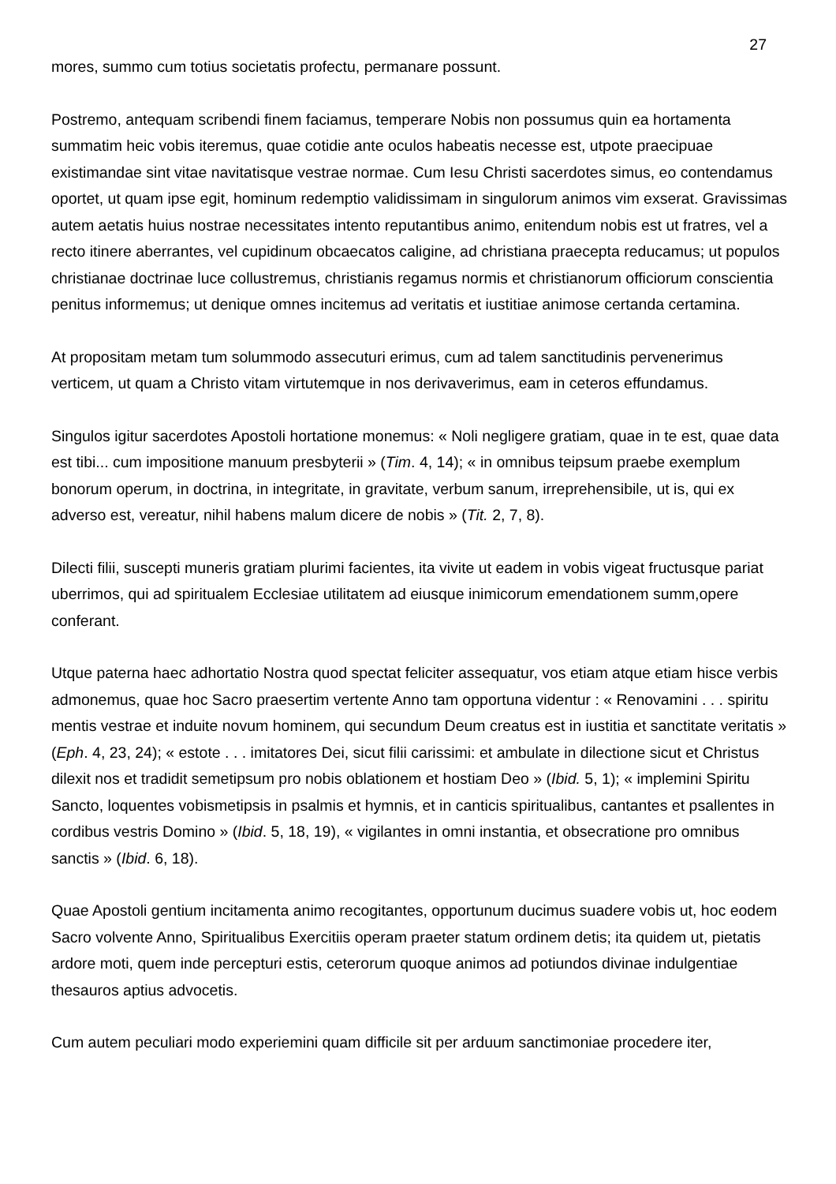27
mores, summo cum totius societatis profectu, permanare possunt.
Postremo, antequam scribendi finem faciamus, temperare Nobis non possumus quin ea hortamenta summatim heic vobis iteremus, quae cotidie ante oculos habeatis necesse est, utpote praecipuae existimandae sint vitae navitatisque vestrae normae. Cum Iesu Christi sacerdotes simus, eo contendamus oportet, ut quam ipse egit, hominum redemptio validissimam in singulorum animos vim exserat. Gravissimas autem aetatis huius nostrae necessitates intento reputantibus animo, enitendum nobis est ut fratres, vel a recto itinere aberrantes, vel cupidinum obcaecatos caligine, ad christiana praecepta reducamus; ut populos christianae doctrinae luce collustremus, christianis regamus normis et christianorum officiorum conscientia penitus informemus; ut denique omnes incitemus ad veritatis et iustitiae animose certanda certamina.
At propositam metam tum solummodo assecuturi erimus, cum ad talem sanctitudinis pervenerimus verticem, ut quam a Christo vitam virtutemque in nos derivaverimus, eam in ceteros effundamus.
Singulos igitur sacerdotes Apostoli hortatione monemus: « Noli negligere gratiam, quae in te est, quae data est tibi... cum impositione manuum presbyterii » (Tim. 4, 14); « in omnibus teipsum praebe exemplum bonorum operum, in doctrina, in integritate, in gravitate, verbum sanum, irreprehensibile, ut is, qui ex adverso est, vereatur, nihil habens malum dicere de nobis » (Tit. 2, 7, 8).
Dilecti filii, suscepti muneris gratiam plurimi facientes, ita vivite ut eadem in vobis vigeat fructusque pariat uberrimos, qui ad spiritualem Ecclesiae utilitatem ad eiusque inimicorum emendationem summ,opere conferant.
Utque paterna haec adhortatio Nostra quod spectat feliciter assequatur, vos etiam atque etiam hisce verbis admonemus, quae hoc Sacro praesertim vertente Anno tam opportuna videntur : « Renovamini . . . spiritu mentis vestrae et induite novum hominem, qui secundum Deum creatus est in iustitia et sanctitate veritatis » (Eph. 4, 23, 24); « estote . . . imitatores Dei, sicut filii carissimi: et ambulate in dilectione sicut et Christus dilexit nos et tradidit semetipsum pro nobis oblationem et hostiam Deo » (Ibid. 5, 1); « implemini Spiritu Sancto, loquentes vobismetipsis in psalmis et hymnis, et in canticis spiritualibus, cantantes et psallentes in cordibus vestris Domino » (Ibid. 5, 18, 19), « vigilantes in omni instantia, et obsecratione pro omnibus sanctis » (Ibid. 6, 18).
Quae Apostoli gentium incitamenta animo recogitantes, opportunum ducimus suadere vobis ut, hoc eodem Sacro volvente Anno, Spiritualibus Exercitiis operam praeter statum ordinem detis; ita quidem ut, pietatis ardore moti, quem inde percepturi estis, ceterorum quoque animos ad potiundos divinae indulgentiae thesauros aptius advocetis.
Cum autem peculiari modo experiemini quam difficile sit per arduum sanctimoniae procedere iter,